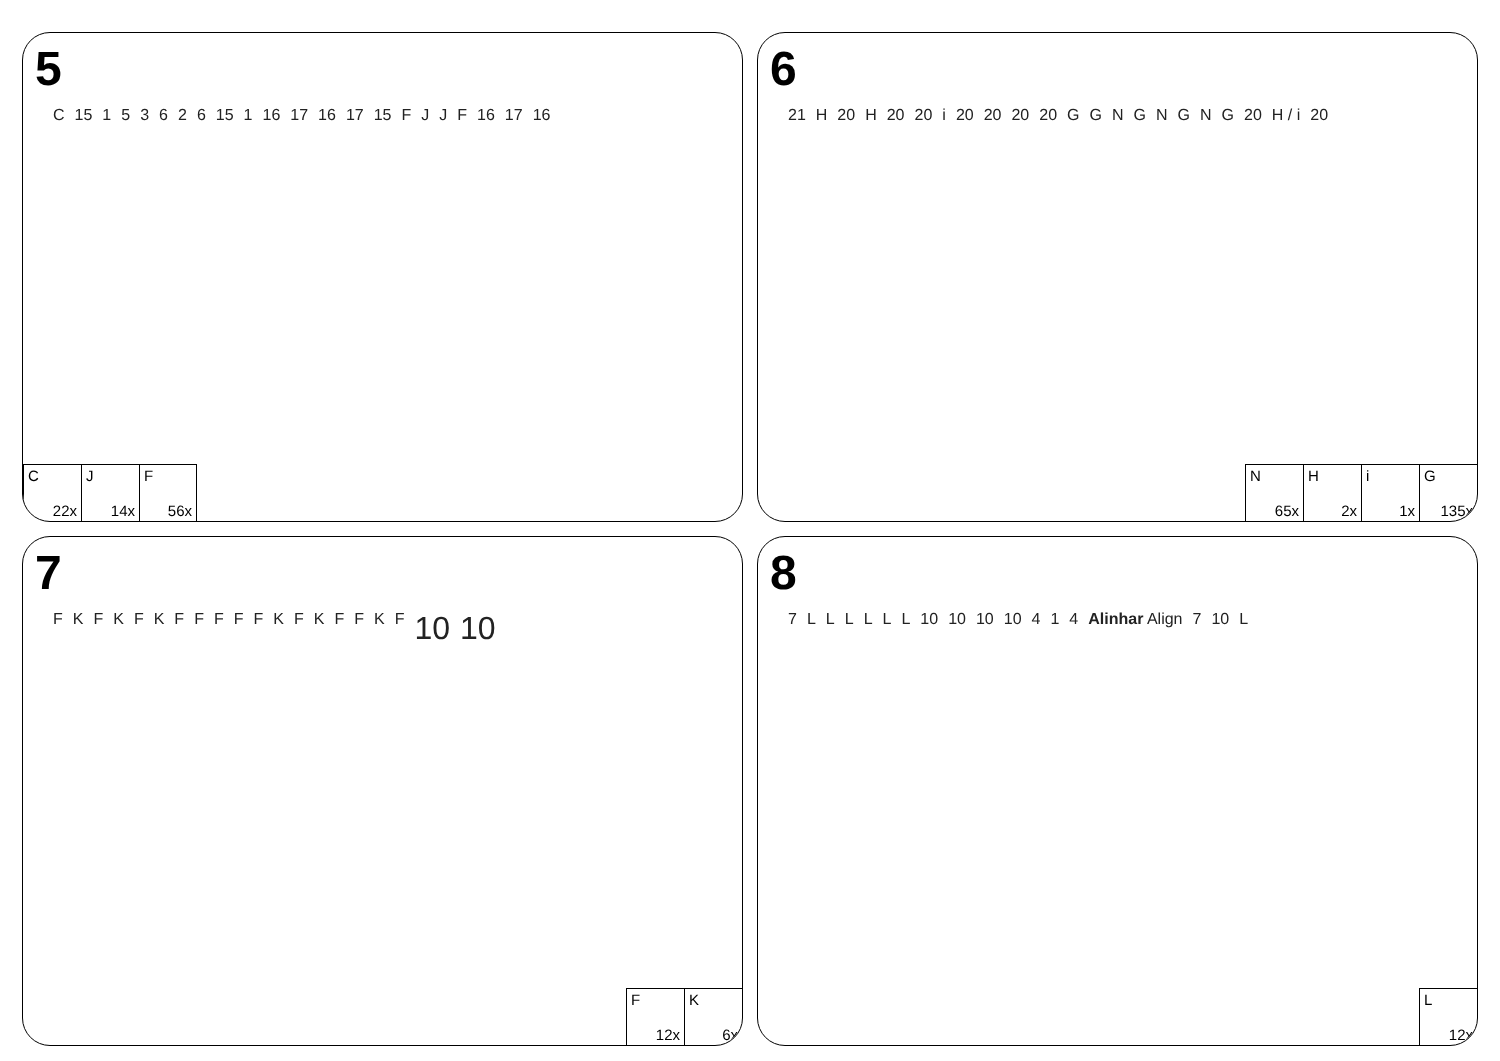5
C 15 153626 15 1 16 17 16 17 15 FJJF 16 17 16
C
22x
J
14x
F
56x
6
21 H 20 H 20 20 i 20 20 20 20 GGNGNGNG 20 H / i 20
N
65x
H
2x
i
1x
G
135x
7
FKFKFKFFFFFKFKFFKF 10 10
F
12x
K
6x
8
7 LLLLLL 10 10 10 10 414 Alinhar Align 7 10 L
L
12x